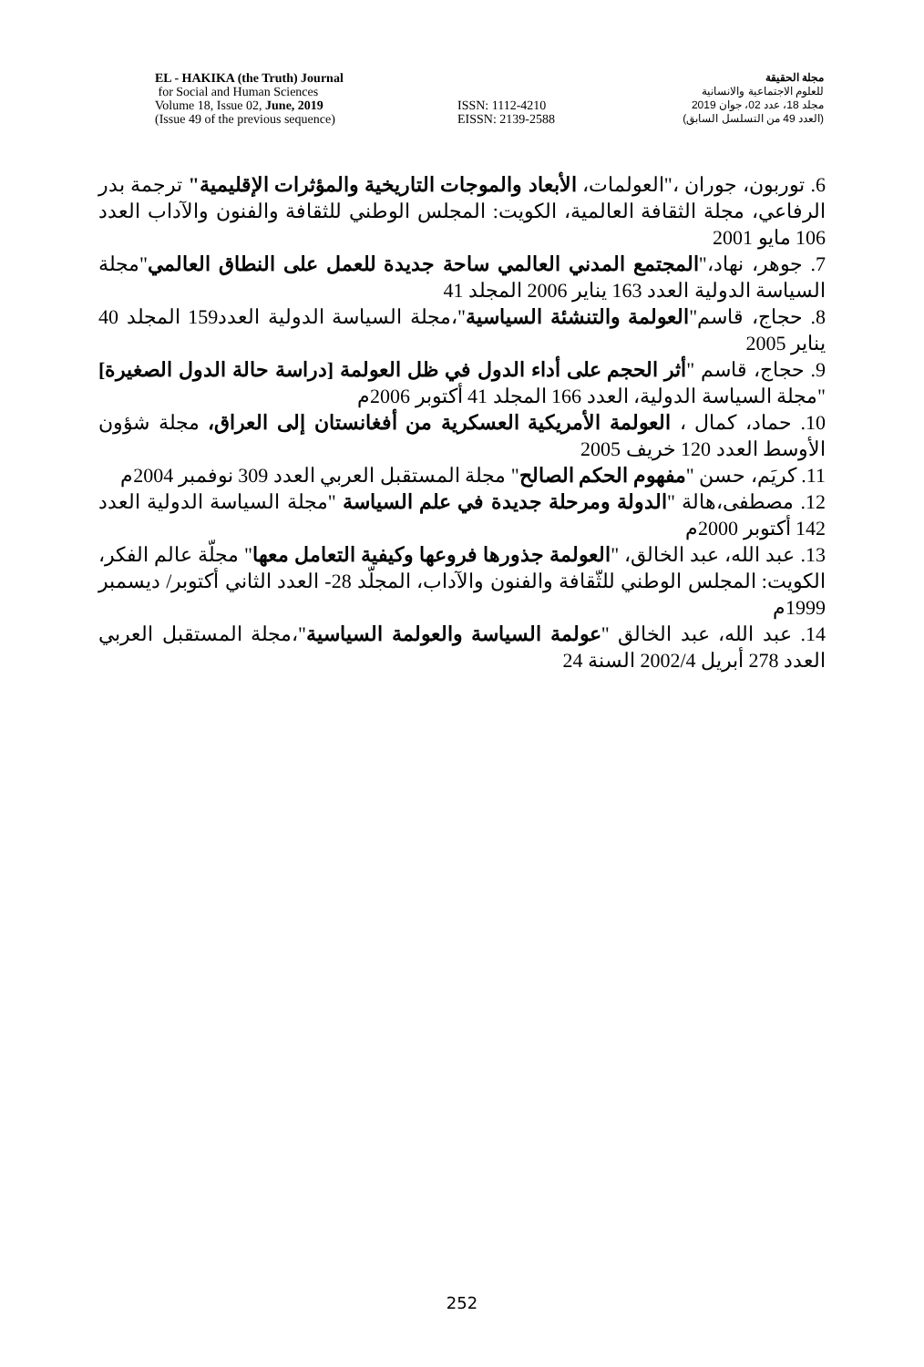EL - HAKIKA (the Truth) Journal
for Social and Human Sciences
Volume 18, Issue 02, June, 2019
(Issue 49 of the previous sequence)
ISSN: 1112-4210
EISSN: 2139-2588
مجلة الحقيقة
للعلوم الاجتماعية والانسانية
مجلد 18، عدد 02، جوان 2019
(العدد 49 من التسلسل السابق)
6. توربون، جوران ،"العولمات، الأبعاد والموجات التاريخية والمؤثرات الإقليمية" ترجمة بدر الرفاعي، مجلة الثقافة العالمية، الكويت: المجلس الوطني للثقافة والفنون والآداب العدد 106 مايو 2001
7. جوهر، نهاد،"المجتمع المدني العالمي ساحة جديدة للعمل على النطاق العالمي"مجلة السياسة الدولية العدد 163 يناير 2006 المجلد 41
8. حجاج، قاسم"العولمة والتنشئة السياسية"،مجلة السياسة الدولية العدد159 المجلد 40 يناير 2005
9. حجاج، قاسم "أثر الحجم على أداء الدول في ظل العولمة [دراسة حالة الدول الصغيرة] "مجلة السياسة الدولية، العدد 166 المجلد 41 أكتوبر 2006م
10. حماد، كمال ، العولمة الأمريكية العسكرية من أفغانستان إلى العراق، مجلة شؤون الأوسط العدد 120 خريف 2005
11. كريَم، حسن "مفهوم الحكم الصالح" مجلة المستقبل العربي العدد 309 نوفمبر 2004م
12. مصطفى،هالة "الدولة ومرحلة جديدة في علم السياسة "مجلة السياسة الدولية العدد 142 أكتوبر 2000م
13. عبد الله، عبد الخالق، "العولمة جذورها فروعها وكيفية التعامل معها" مجلّة عالم الفكر، الكويت: المجلس الوطني للثّقافة والفنون والآداب، المجلّد 28- العدد الثاني أكتوبر/ ديسمبر 1999م
14. عبد الله، عبد الخالق "عولمة السياسة والعولمة السياسية"،مجلة المستقبل العربي العدد 278 أبريل 2002/4 السنة 24
252